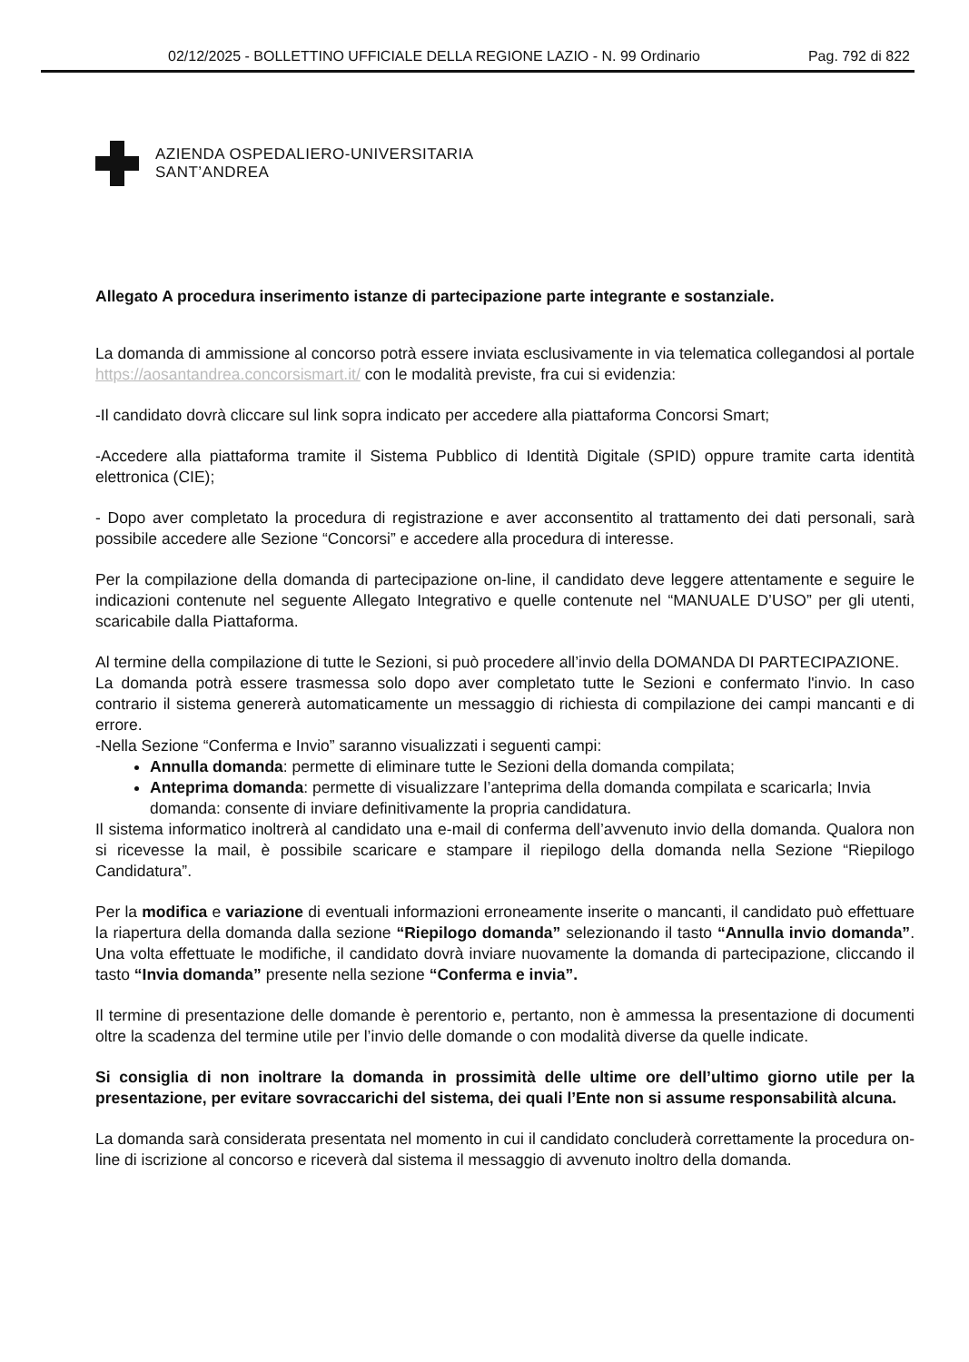02/12/2025 - BOLLETTINO UFFICIALE DELLA REGIONE LAZIO - N. 99 Ordinario Pag. 792 di 822
AZIENDA OSPEDALIERO-UNIVERSITARIA
SANT’ANDREA
Allegato A procedura inserimento istanze di partecipazione parte integrante e sostanziale.
La domanda di ammissione al concorso potrà essere inviata esclusivamente in via telematica collegandosi al portale https://aosantandrea.concorsismart.it/ con le modalità previste, fra cui si evidenzia:
-Il candidato dovrà cliccare sul link sopra indicato per accedere alla piattaforma Concorsi Smart;
-Accedere alla piattaforma tramite il Sistema Pubblico di Identità Digitale (SPID) oppure tramite carta identità elettronica (CIE);
- Dopo aver completato la procedura di registrazione e aver acconsentito al trattamento dei dati personali, sarà possibile accedere alle Sezione “Concorsi” e accedere alla procedura di interesse.
Per la compilazione della domanda di partecipazione on-line, il candidato deve leggere attentamente e seguire le indicazioni contenute nel seguente Allegato Integrativo e quelle contenute nel “MANUALE D’USO” per gli utenti, scaricabile dalla Piattaforma.
Al termine della compilazione di tutte le Sezioni, si può procedere all’invio della DOMANDA DI PARTECIPAZIONE.
La domanda potrà essere trasmessa solo dopo aver completato tutte le Sezioni e confermato l'invio. In caso contrario il sistema genererà automaticamente un messaggio di richiesta di compilazione dei campi mancanti e di errore.
-Nella Sezione “Conferma e Invio” saranno visualizzati i seguenti campi:
Annulla domanda: permette di eliminare tutte le Sezioni della domanda compilata;
Anteprima domanda: permette di visualizzare l’anteprima della domanda compilata e scaricarla; Invia domanda: consente di inviare definitivamente la propria candidatura.
Il sistema informatico inoltrerà al candidato una e-mail di conferma dell’avvenuto invio della domanda. Qualora non si ricevesse la mail, è possibile scaricare e stampare il riepilogo della domanda nella Sezione “Riepilogo Candidatura”.
Per la modifica e variazione di eventuali informazioni erroneamente inserite o mancanti, il candidato può effettuare la riapertura della domanda dalla sezione “Riepilogo domanda” selezionando il tasto “Annulla invio domanda”. Una volta effettuate le modifiche, il candidato dovrà inviare nuovamente la domanda di partecipazione, cliccando il tasto “Invia domanda” presente nella sezione “Conferma e invia”.
Il termine di presentazione delle domande è perentorio e, pertanto, non è ammessa la presentazione di documenti oltre la scadenza del termine utile per l’invio delle domande o con modalità diverse da quelle indicate.
Si consiglia di non inoltrare la domanda in prossimità delle ultime ore dell’ultimo giorno utile per la presentazione, per evitare sovraccarichi del sistema, dei quali l’Ente non si assume responsabilità alcuna.
La domanda sarà considerata presentata nel momento in cui il candidato concluderà correttamente la procedura on-line di iscrizione al concorso e riceverà dal sistema il messaggio di avvenuto inoltro della domanda.